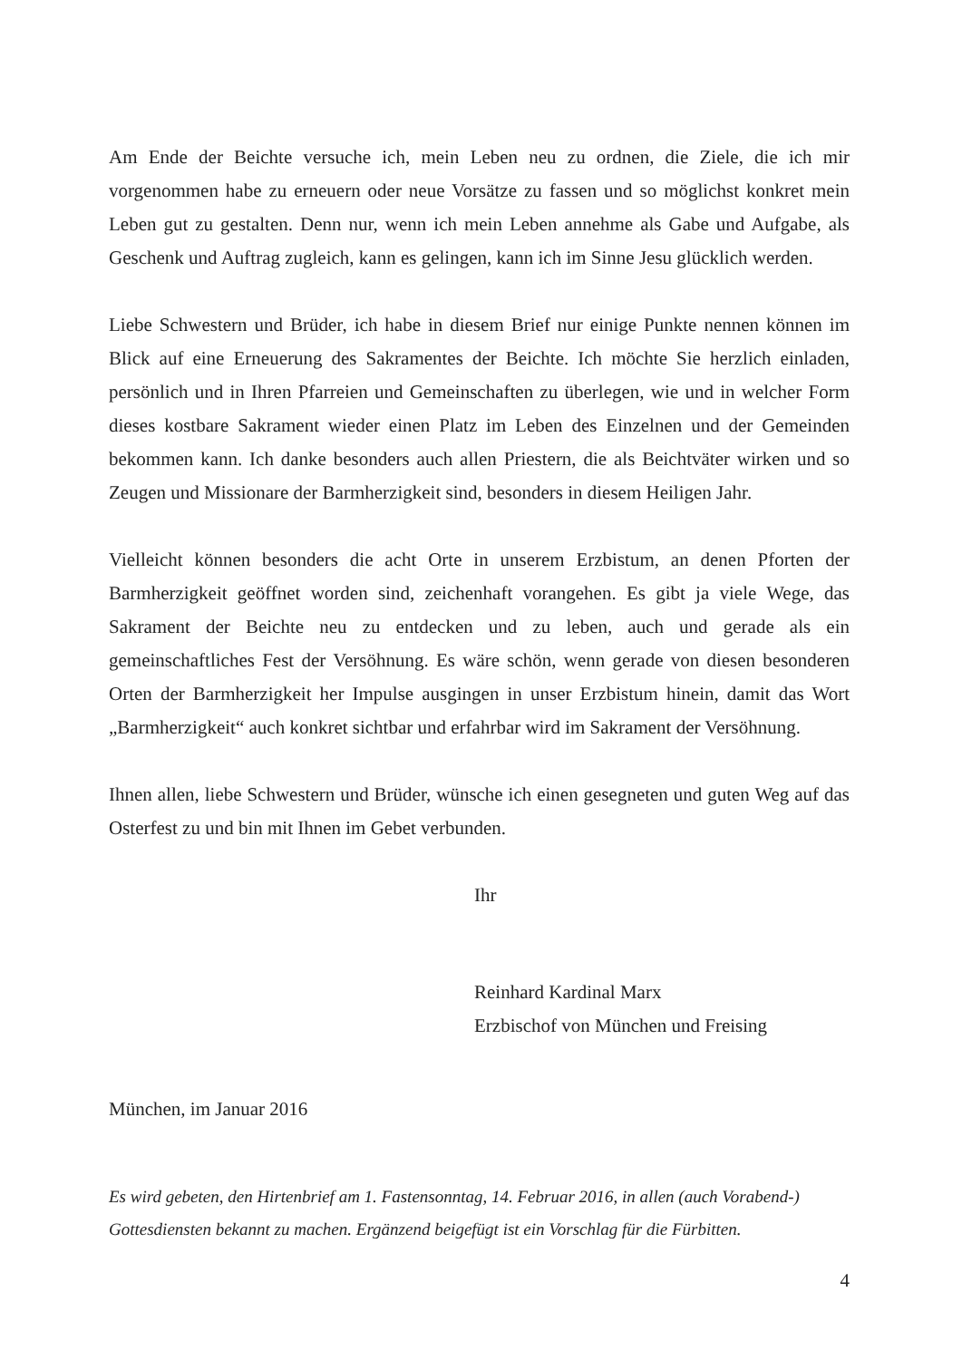Am Ende der Beichte versuche ich, mein Leben neu zu ordnen, die Ziele, die ich mir vorgenommen habe zu erneuern oder neue Vorsätze zu fassen und so möglichst konkret mein Leben gut zu gestalten. Denn nur, wenn ich mein Leben annehme als Gabe und Aufgabe, als Geschenk und Auftrag zugleich, kann es gelingen, kann ich im Sinne Jesu glücklich werden.
Liebe Schwestern und Brüder, ich habe in diesem Brief nur einige Punkte nennen können im Blick auf eine Erneuerung des Sakramentes der Beichte. Ich möchte Sie herzlich einladen, persönlich und in Ihren Pfarreien und Gemeinschaften zu überlegen, wie und in welcher Form dieses kostbare Sakrament wieder einen Platz im Leben des Einzelnen und der Gemeinden bekommen kann. Ich danke besonders auch allen Priestern, die als Beichtväter wirken und so Zeugen und Missionare der Barmherzigkeit sind, besonders in diesem Heiligen Jahr.
Vielleicht können besonders die acht Orte in unserem Erzbistum, an denen Pforten der Barmherzigkeit geöffnet worden sind, zeichenhaft vorangehen. Es gibt ja viele Wege, das Sakrament der Beichte neu zu entdecken und zu leben, auch und gerade als ein gemeinschaftliches Fest der Versöhnung. Es wäre schön, wenn gerade von diesen besonderen Orten der Barmherzigkeit her Impulse ausgingen in unser Erzbistum hinein, damit das Wort „Barmherzigkeit“ auch konkret sichtbar und erfahrbar wird im Sakrament der Versöhnung.
Ihnen allen, liebe Schwestern und Brüder, wünsche ich einen gesegneten und guten Weg auf das Osterfest zu und bin mit Ihnen im Gebet verbunden.
Ihr
Reinhard Kardinal Marx
Erzbischof von München und Freising
München, im Januar 2016
Es wird gebeten, den Hirtenbrief am 1. Fastensonntag, 14. Februar 2016, in allen (auch Vorabend-) Gottesdiensten bekannt zu machen. Ergänzend beigefügt ist ein Vorschlag für die Fürbitten.
4